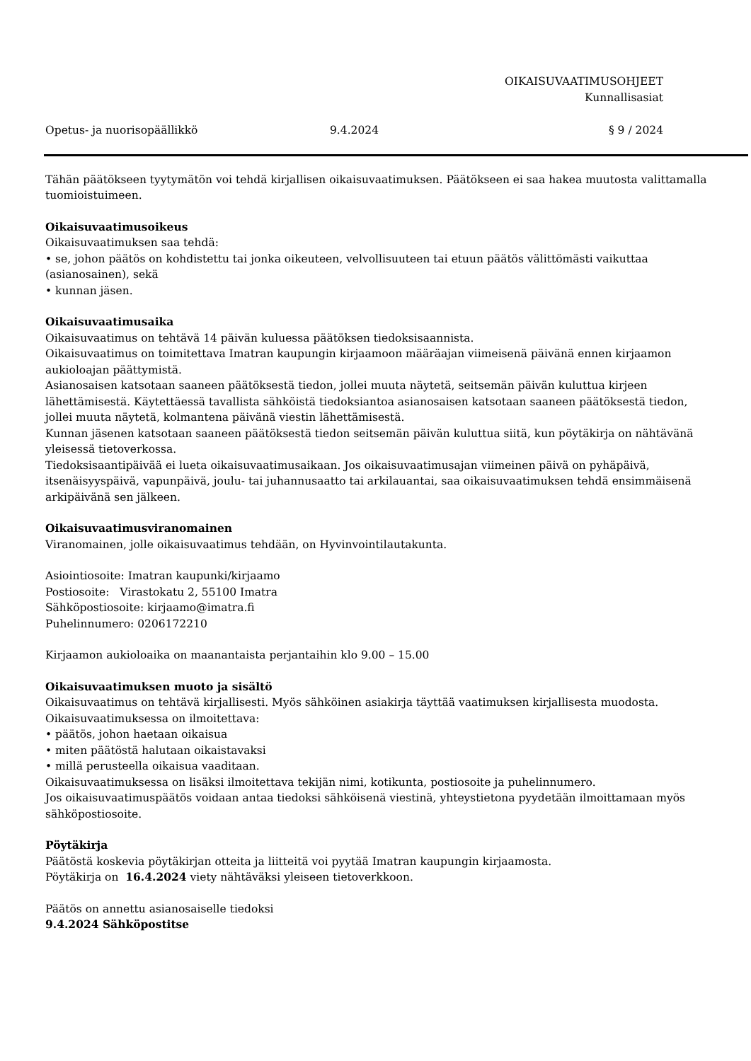OIKAISUVAATIMUSOHJEET
Kunnallisasiat
Opetus- ja nuorisopäällikkö 9.4.2024 § 9 / 2024
Tähän päätökseen tyytymätön voi tehdä kirjallisen oikaisuvaatimuksen. Päätökseen ei saa hakea muutosta valittamalla tuomioistuimeen.
Oikaisuvaatimusoikeus
Oikaisuvaatimuksen saa tehdä:
• se, johon päätös on kohdistettu tai jonka oikeuteen, velvollisuuteen tai etuun päätös välittömästi vaikuttaa (asianosainen), sekä
• kunnan jäsen.
Oikaisuvaatimusaika
Oikaisuvaatimus on tehtävä 14 päivän kuluessa päätöksen tiedoksisaannista.
Oikaisuvaatimus on toimitettava Imatran kaupungin kirjaamoon määräajan viimeisenä päivänä ennen kirjaamon aukioloajan päättymistä.
Asianosaisen katsotaan saaneen päätöksestä tiedon, jollei muuta näytetä, seitsemän päivän kuluttua kirjeen lähettämisestä. Käytettäessä tavallista sähköistä tiedoksiantoa asianosaisen katsotaan saaneen päätöksestä tiedon, jollei muuta näytetä, kolmantena päivänä viestin lähettämisestä.
Kunnan jäsenen katsotaan saaneen päätöksestä tiedon seitsemän päivän kuluttua siitä, kun pöytäkirja on nähtävänä yleisessä tietoverkossa.
Tiedoksisaantipäivää ei lueta oikaisuvaatimusaikaan. Jos oikaisuvaatimusajan viimeinen päivä on pyhäpäivä, itsenäisyyspäivä, vapunpäivä, joulu- tai juhannusaatto tai arkilauantai, saa oikaisuvaatimuksen tehdä ensimmäisenä arkipäivänä sen jälkeen.
Oikaisuvaatimusviranomainen
Viranomainen, jolle oikaisuvaatimus tehdään, on Hyvinvointilautakunta.
Asiointiosoite: Imatran kaupunki/kirjaamo
Postiosoite: Virastokatu 2, 55100 Imatra
Sähköpostiosoite: kirjaamo@imatra.fi
Puhelinnumero: 0206172210
Kirjaamon aukioloaika on maanantaista perjantaihin klo 9.00 – 15.00
Oikaisuvaatimuksen muoto ja sisältö
Oikaisuvaatimus on tehtävä kirjallisesti. Myös sähköinen asiakirja täyttää vaatimuksen kirjallisesta muodosta.
Oikaisuvaatimuksessa on ilmoitettava:
• päätös, johon haetaan oikaisua
• miten päätöstä halutaan oikaistavaksi
• millä perusteella oikaisua vaaditaan.
Oikaisuvaatimuksessa on lisäksi ilmoitettava tekijän nimi, kotikunta, postiosoite ja puhelinnumero.
Jos oikaisuvaatimuspäätös voidaan antaa tiedoksi sähköisenä viestinä, yhteystietona pyydetään ilmoittamaan myös sähköpostiosoite.
Pöytäkirja
Päätöstä koskevia pöytäkirjan otteita ja liitteitä voi pyytää Imatran kaupungin kirjaamosta.
Pöytäkirja on 16.4.2024 viety nähtäväksi yleiseen tietoverkkoon.
Päätös on annettu asianosaiselle tiedoksi
9.4.2024 Sähköpostitse